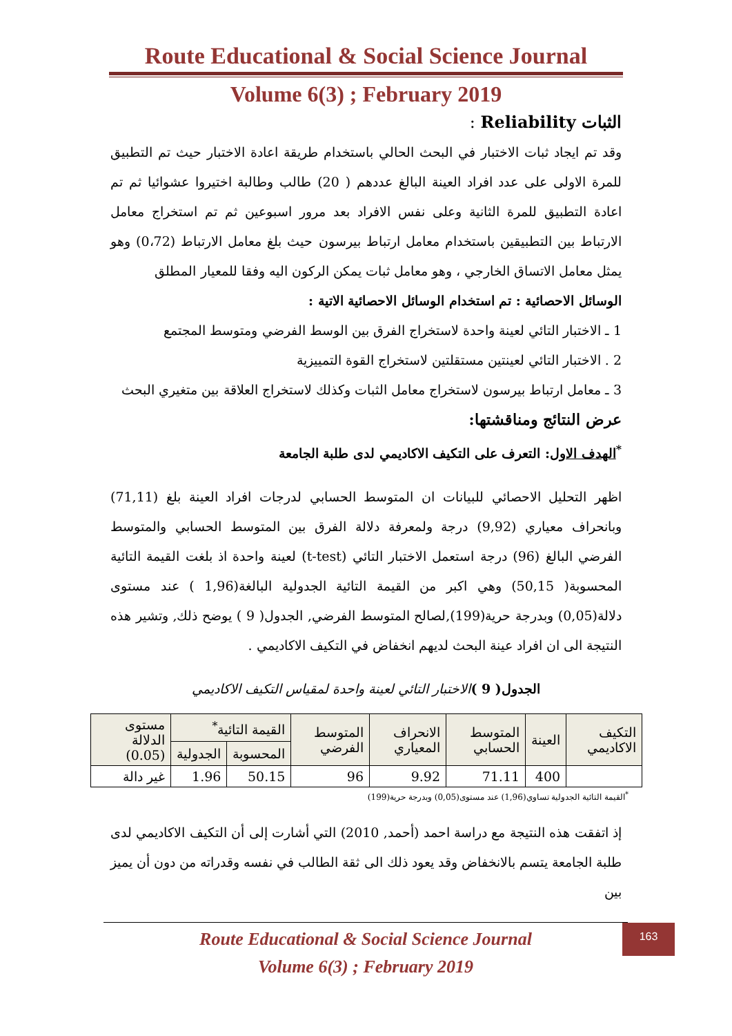Route Educational & Social Science Journal
Volume 6(3) ; February 2019
الثبات Reliability :
وقد تم ايجاد ثبات الاختبار في البحث الحالي باستخدام طريقة اعادة الاختبار حيث تم التطبيق للمرة الاولى على عدد افراد العينة البالغ عددهم ( 20) طالب وطالبة اختيروا عشوائيا ثم تم اعادة التطبيق للمرة الثانية وعلى نفس الافراد بعد مرور اسبوعين ثم تم استخراج معامل الارتباط بين التطبيقين باستخدام معامل ارتباط بيرسون حيث بلغ معامل الارتباط (0،72) وهو يمثل معامل الاتساق الخارجي ، وهو معامل ثبات يمكن الركون اليه وفقا للمعيار المطلق
الوسائل الاحصائية : تم استخدام الوسائل الاحصائية الاتية :
1 ـ الاختبار التائي لعينة واحدة لاستخراج الفرق بين الوسط الفرضي ومتوسط المجتمع
2 . الاختبار التائي لعينتين مستقلتين لاستخراج القوة التمييزية
3 ـ معامل ارتباط بيرسون لاستخراج معامل الثبات وكذلك لاستخراج العلاقة بين متغيري البحث
عرض النتائج ومناقشتها:
<sup>*</sup> الهدف الاول: التعرف على التكيف الاكاديمي لدى طلبة الجامعة
اظهر التحليل الاحصائي للبيانات ان المتوسط الحسابي لدرجات افراد العينة بلغ (71,11) وبانحراف معياري (9,92) درجة ولمعرفة دلالة الفرق بين المتوسط الحسابي والمتوسط الفرضي البالغ (96) درجة استعمل الاختبار التائي (t-test) لعينة واحدة اذ بلغت القيمة التائية المحسوبة( 50,15) وهي اكبر من القيمة التائية الجدولية البالغة(1,96 ) عند مستوى دلالة(0,05) وبدرجة حرية(199),لصالح المتوسط الفرضي, الجدول( 9 ) يوضح ذلك, وتشير هذه النتيجة الى ان افراد عينة البحث لديهم انخفاض في التكيف الاكاديمي .
الجدول( 9 ) الاختبار التائي لعينة واحدة لمقياس التكيف الاكاديمي
| التكيف الاكاديمي | العينة | المتوسط الحسابي | الانحراف المعياري | المتوسط الفرضي | القيمة التائية<sup>*</sup> | | مستوى الدلالة (0.05) |
| --- | --- | --- | --- | --- | --- | --- | --- |
| | | | | | المحسوبة | الجدولية | |
| | 400 | 71.11 | 9.92 | 96 | 50.15 | 1.96 | غير دالة |
<sup>*</sup> القيمة التائية الجدولية تساوي(1,96) عند مستوى(0,05) وبدرجة حرية(199)
إذ اتفقت هذه النتيجة مع دراسة احمد (أحمد, 2010) التي أشارت إلى أن التكيف الاكاديمي لدى طلبة الجامعة يتسم بالانخفاض وقد يعود ذلك الى ثقة الطالب في نفسه وقدراته من دون أن يميز بين
163
Route Educational & Social Science Journal
Volume 6(3) ; February 2019